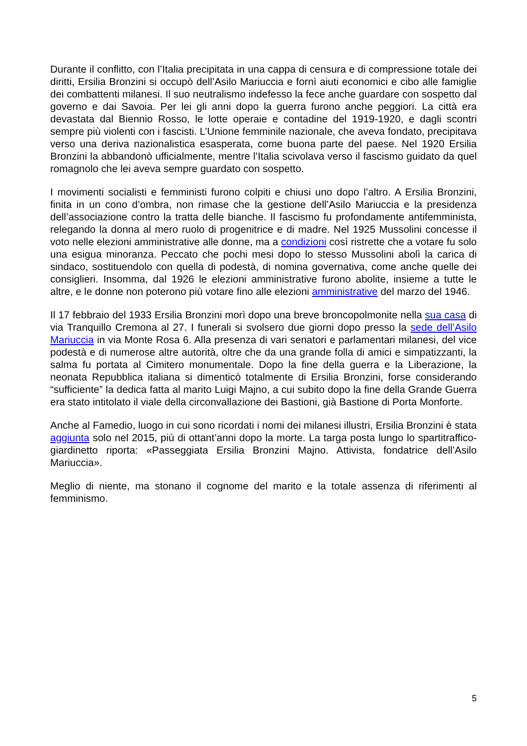Durante il conflitto, con l’Italia precipitata in una cappa di censura e di compressione totale dei diritti, Ersilia Bronzini si occupò dell’Asilo Mariuccia e fornì aiuti economici e cibo alle famiglie dei combattenti milanesi. Il suo neutralismo indefesso la fece anche guardare con sospetto dal governo e dai Savoia. Per lei gli anni dopo la guerra furono anche peggiori. La città era devastata dal Biennio Rosso, le lotte operaie e contadine del 1919-1920, e dagli scontri sempre più violenti con i fascisti. L’Unione femminile nazionale, che aveva fondato, precipitava verso una deriva nazionalistica esasperata, come buona parte del paese. Nel 1920 Ersilia Bronzini la abbandonò ufficialmente, mentre l’Italia scivolava verso il fascismo guidato da quel romagnolo che lei aveva sempre guardato con sospetto.
I movimenti socialisti e femministi furono colpiti e chiusi uno dopo l’altro. A Ersilia Bronzini, finita in un cono d’ombra, non rimase che la gestione dell’Asilo Mariuccia e la presidenza dell’associazione contro la tratta delle bianche. Il fascismo fu profondamente antifemminista, relegando la donna al mero ruolo di progenitrice e di madre. Nel 1925 Mussolini concesse il voto nelle elezioni amministrative alle donne, ma a condizioni così ristrette che a votare fu solo una esigua minoranza. Peccato che pochi mesi dopo lo stesso Mussolini abolì la carica di sindaco, sostituendolo con quella di podestà, di nomina governativa, come anche quelle dei consiglieri. Insomma, dal 1926 le elezioni amministrative furono abolite, insieme a tutte le altre, e le donne non poterono più votare fino alle elezioni amministrative del marzo del 1946.
Il 17 febbraio del 1933 Ersilia Bronzini morì dopo una breve broncopolmonite nella sua casa di via Tranquillo Cremona al 27. I funerali si svolsero due giorni dopo presso la sede dell’Asilo Mariuccia in via Monte Rosa 6. Alla presenza di vari senatori e parlamentari milanesi, del vice podestà e di numerose altre autorità, oltre che da una grande folla di amici e simpatizzanti, la salma fu portata al Cimitero monumentale. Dopo la fine della guerra e la Liberazione, la neonata Repubblica italiana si dimenticò totalmente di Ersilia Bronzini, forse considerando “sufficiente” la dedica fatta al marito Luigi Majno, a cui subito dopo la fine della Grande Guerra era stato intitolato il viale della circonvallazione dei Bastioni, già Bastione di Porta Monforte.
Anche al Famedio, luogo in cui sono ricordati i nomi dei milanesi illustri, Ersilia Bronzini è stata aggiunta solo nel 2015, più di ottant’anni dopo la morte. La targa posta lungo lo spartitraffico-giardinetto riporta: «Passeggiata Ersilia Bronzini Majno. Attivista, fondatrice dell’Asilo Mariuccia».
Meglio di niente, ma stonano il cognome del marito e la totale assenza di riferimenti al femminismo.
5